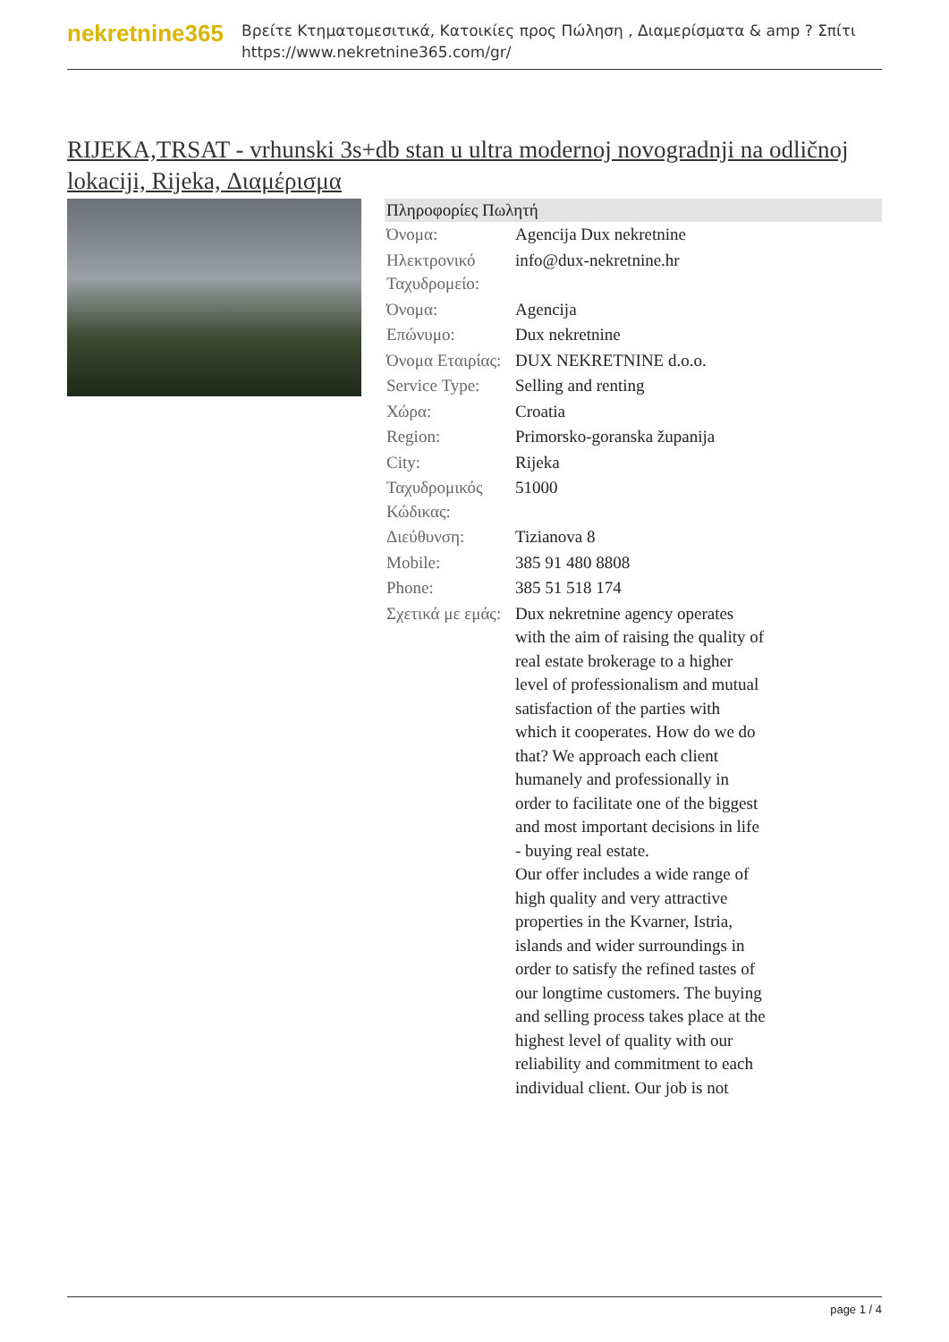nekretnine365
Βρείτε Κτηματομεσιτικά, Κατοικίες προς Πώληση , Διαμερίσματα & amp ? Σπίτι
https://www.nekretnine365.com/gr/
RIJEKA,TRSAT - vrhunski 3s+db stan u ultra modernoj novogradnji na odličnoj lokaciji, Rijeka, Διαμέρισμα
| Πληροφορίες Πωλητή | | |
| --- | --- | --- |
| Όνομα: | Agencija Dux nekretnine | |
| Ηλεκτρονικό Ταχυδρομείο: | info@dux-nekretnine.hr | |
| Όνομα: | Agencija | |
| Επώνυμο: | Dux nekretnine | |
| Όνομα Εταιρίας: | DUX NEKRETNINE d.o.o. | |
| Service Type: | Selling and renting | |
| Χώρα: | Croatia | |
| Region: | Primorsko-goranska županija | |
| City: | Rijeka | |
| Ταχυδρομικός Κώδικας: | 51000 | |
| Διεύθυνση: | Tizianova 8 | |
| Mobile: | 385 91 480 8808 | |
| Phone: | 385 51 518 174 | |
| Σχετικά με εμάς: | Dux nekretnine agency operates with the aim of raising the quality of real estate brokerage to a higher level of professionalism and mutual satisfaction of the parties with which it cooperates. How do we do that? We approach each client humanely and professionally in order to facilitate one of the biggest and most important decisions in life - buying real estate. Our offer includes a wide range of high quality and very attractive properties in the Kvarner, Istria, islands and wider surroundings in order to satisfy the refined tastes of our longtime customers. The buying and selling process takes place at the highest level of quality with our reliability and commitment to each individual client. Our job is not | |
page 1 / 4